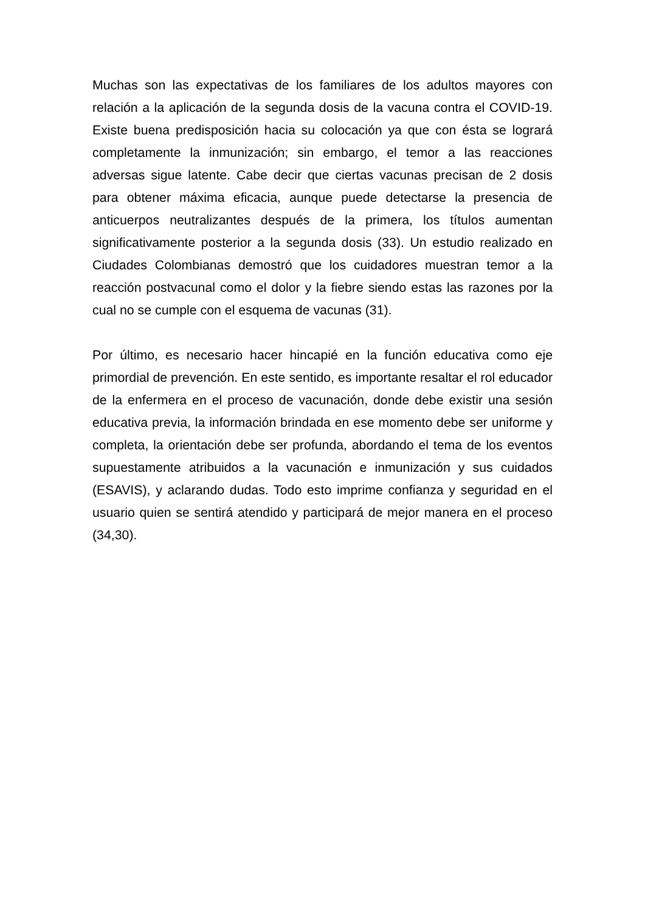Muchas son las expectativas de los familiares de los adultos mayores con relación a la aplicación de la segunda dosis de la vacuna contra el COVID-19. Existe buena predisposición hacia su colocación ya que con ésta se logrará completamente la inmunización; sin embargo, el temor a las reacciones adversas sigue latente. Cabe decir que ciertas vacunas precisan de 2 dosis para obtener máxima eficacia, aunque puede detectarse la presencia de anticuerpos neutralizantes después de la primera, los títulos aumentan significativamente posterior a la segunda dosis (33). Un estudio realizado en Ciudades Colombianas demostró que los cuidadores muestran temor a la reacción postvacunal como el dolor y la fiebre siendo estas las razones por la cual no se cumple con el esquema de vacunas (31).
Por último, es necesario hacer hincapié en la función educativa como eje primordial de prevención. En este sentido, es importante resaltar el rol educador de la enfermera en el proceso de vacunación, donde debe existir una sesión educativa previa, la información brindada en ese momento debe ser uniforme y completa, la orientación debe ser profunda, abordando el tema de los eventos supuestamente atribuidos a la vacunación e inmunización y sus cuidados (ESAVIS), y aclarando dudas. Todo esto imprime confianza y seguridad en el usuario quien se sentirá atendido y participará de mejor manera en el proceso (34,30).